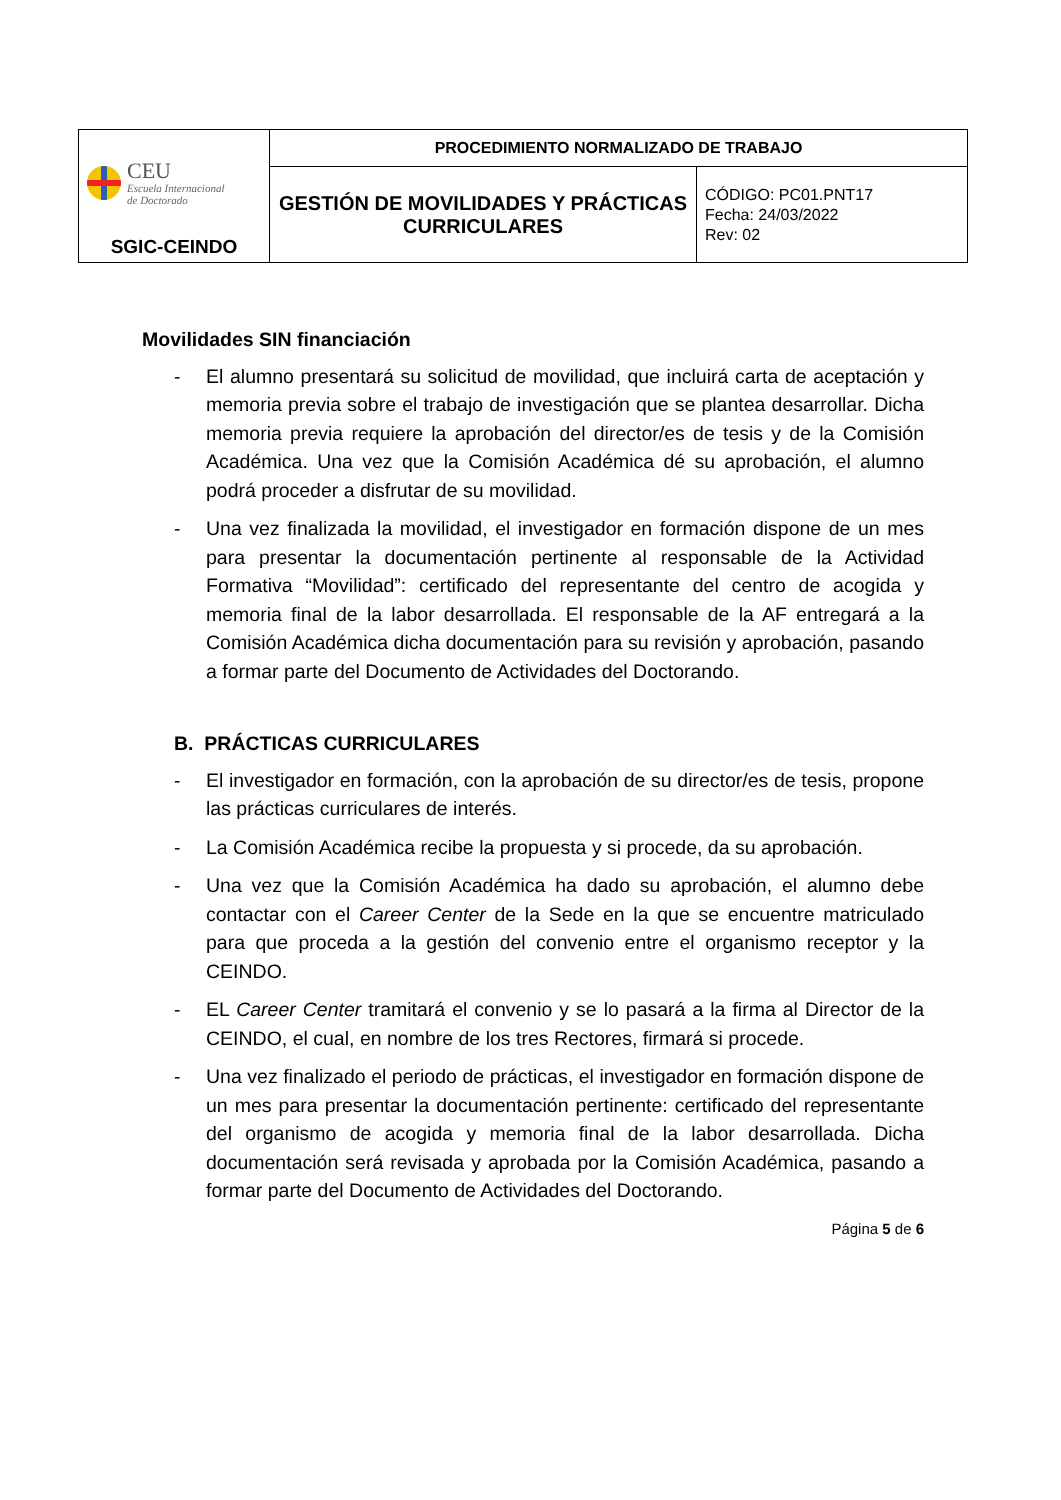| CEU Escuela Internacional de Doctorado SGIC-CEINDO | PROCEDIMIENTO NORMALIZADO DE TRABAJO | |
| | GESTIÓN DE MOVILIDADES Y PRÁCTICAS CURRICULARES | CÓDIGO: PC01.PNT17 Fecha: 24/03/2022 Rev: 02 |
Movilidades SIN financiación
- El alumno presentará su solicitud de movilidad, que incluirá carta de aceptación y memoria previa sobre el trabajo de investigación que se plantea desarrollar. Dicha memoria previa requiere la aprobación del director/es de tesis y de la Comisión Académica. Una vez que la Comisión Académica dé su aprobación, el alumno podrá proceder a disfrutar de su movilidad.
- Una vez finalizada la movilidad, el investigador en formación dispone de un mes para presentar la documentación pertinente al responsable de la Actividad Formativa “Movilidad”: certificado del representante del centro de acogida y memoria final de la labor desarrollada. El responsable de la AF entregará a la Comisión Académica dicha documentación para su revisión y aprobación, pasando a formar parte del Documento de Actividades del Doctorando.
B. PRÁCTICAS CURRICULARES
- El investigador en formación, con la aprobación de su director/es de tesis, propone las prácticas curriculares de interés.
- La Comisión Académica recibe la propuesta y si procede, da su aprobación.
- Una vez que la Comisión Académica ha dado su aprobación, el alumno debe contactar con el Career Center de la Sede en la que se encuentre matriculado para que proceda a la gestión del convenio entre el organismo receptor y la CEINDO.
- EL Career Center tramitará el convenio y se lo pasará a la firma al Director de la CEINDO, el cual, en nombre de los tres Rectores, firmará si procede.
- Una vez finalizado el periodo de prácticas, el investigador en formación dispone de un mes para presentar la documentación pertinente: certificado del representante del organismo de acogida y memoria final de la labor desarrollada. Dicha documentación será revisada y aprobada por la Comisión Académica, pasando a formar parte del Documento de Actividades del Doctorando.
Página 5 de 6